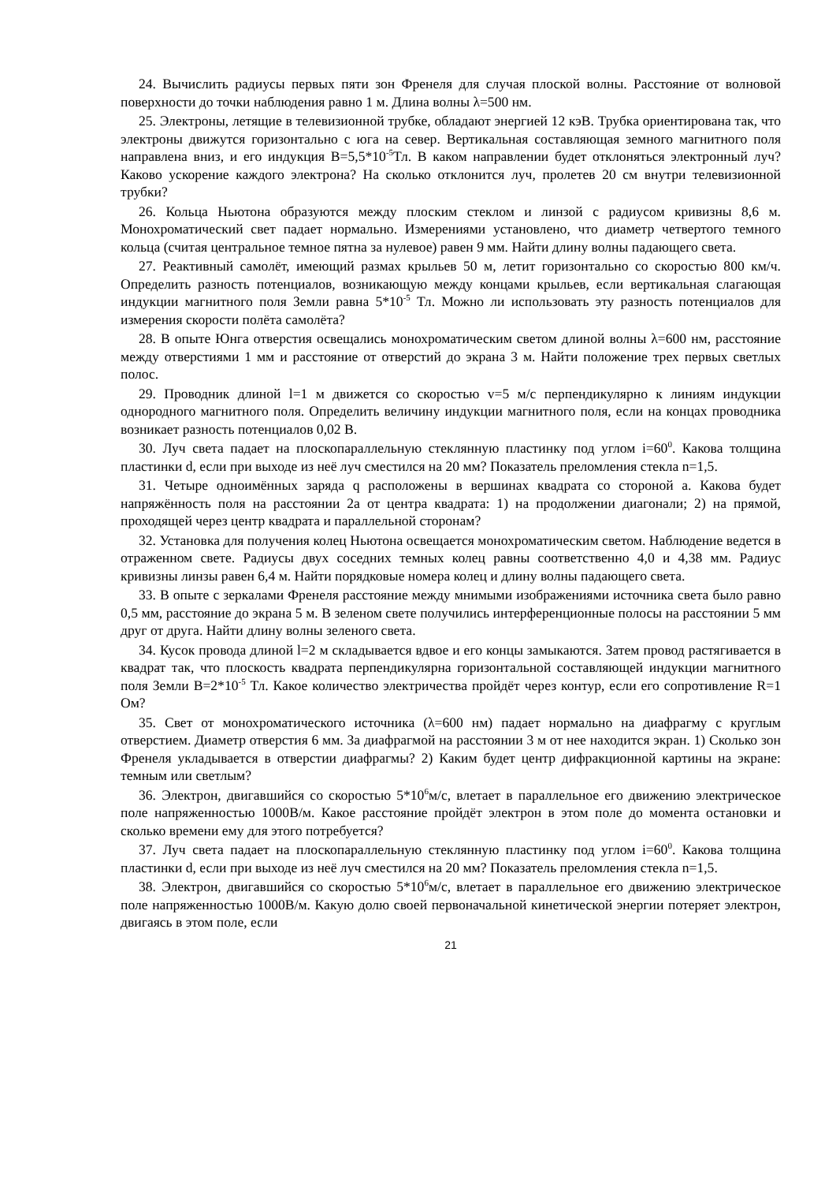24. Вычислить радиусы первых пяти зон Френеля для случая плоской волны. Расстояние от волновой поверхности до точки наблюдения равно 1 м. Длина волны λ=500 нм.
25. Электроны, летящие в телевизионной трубке, обладают энергией 12 кэВ. Трубка ориентирована так, что электроны движутся горизонтально с юга на север. Вертикальная составляющая земного магнитного поля направлена вниз, и его индукция В=5,5*10<sup>-5</sup>Тл. В каком направлении будет отклоняться электронный луч? Каково ускорение каждого электрона? На сколько отклонится луч, пролетев 20 см внутри телевизионной трубки?
26. Кольца Ньютона образуются между плоским стеклом и линзой с радиусом кривизны 8,6 м. Монохроматический свет падает нормально. Измерениями установлено, что диаметр четвертого темного кольца (считая центральное темное пятна за нулевое) равен 9 мм. Найти длину волны падающего света.
27. Реактивный самолёт, имеющий размах крыльев 50 м, летит горизонтально со скоростью 800 км/ч. Определить разность потенциалов, возникающую между концами крыльев, если вертикальная слагающая индукции магнитного поля Земли равна 5*10<sup>-5</sup> Тл. Можно ли использовать эту разность потенциалов для измерения скорости полёта самолёта?
28. В опыте Юнга отверстия освещались монохроматическим светом длиной волны λ=600 нм, расстояние между отверстиями 1 мм и расстояние от отверстий до экрана 3 м. Найти положение трех первых светлых полос.
29. Проводник длиной l=1 м движется со скоростью v=5 м/с перпендикулярно к линиям индукции однородного магнитного поля. Определить величину индукции магнитного поля, если на концах проводника возникает разность потенциалов 0,02 В.
30. Луч света падает на плоскопараллельную стеклянную пластинку под углом i=60<sup>0</sup>. Какова толщина пластинки d, если при выходе из неё луч сместился на 20 мм? Показатель преломления стекла n=1,5.
31. Четыре одноимённых заряда q расположены в вершинах квадрата со стороной а. Какова будет напряжённость поля на расстоянии 2а от центра квадрата: 1) на продолжении диагонали; 2) на прямой, проходящей через центр квадрата и параллельной сторонам?
32. Установка для получения колец Ньютона освещается монохроматическим светом. Наблюдение ведется в отраженном свете. Радиусы двух соседних темных колец равны соответственно 4,0 и 4,38 мм. Радиус кривизны линзы равен 6,4 м. Найти порядковые номера колец и длину волны падающего света.
33. В опыте с зеркалами Френеля расстояние между мнимыми изображениями источника света было равно 0,5 мм, расстояние до экрана 5 м. В зеленом свете получились интерференционные полосы на расстоянии 5 мм друг от друга. Найти длину волны зеленого света.
34. Кусок провода длиной l=2 м складывается вдвое и его концы замыкаются. Затем провод растягивается в квадрат так, что плоскость квадрата перпендикулярна горизонтальной составляющей индукции магнитного поля Земли В=2*10<sup>-5</sup> Тл. Какое количество электричества пройдёт через контур, если его сопротивление R=1 Ом?
35. Свет от монохроматического источника (λ=600 нм) падает нормально на диафрагму с круглым отверстием. Диаметр отверстия 6 мм. За диафрагмой на расстоянии 3 м от нее находится экран. 1) Сколько зон Френеля укладывается в отверстии диафрагмы? 2) Каким будет центр дифракционной картины на экране: темным или светлым?
36. Электрон, двигавшийся со скоростью 5*10<sup>6</sup>м/с, влетает в параллельное его движению электрическое поле напряженностью 1000В/м. Какое расстояние пройдёт электрон в этом поле до момента остановки и сколько времени ему для этого потребуется?
37. Луч света падает на плоскопараллельную стеклянную пластинку под углом i=60<sup>0</sup>. Какова толщина пластинки d, если при выходе из неё луч сместился на 20 мм? Показатель преломления стекла n=1,5.
38. Электрон, двигавшийся со скоростью 5*10<sup>6</sup>м/с, влетает в параллельное его движению электрическое поле напряженностью 1000В/м. Какую долю своей первоначальной кинетической энергии потеряет электрон, двигаясь в этом поле, если
21